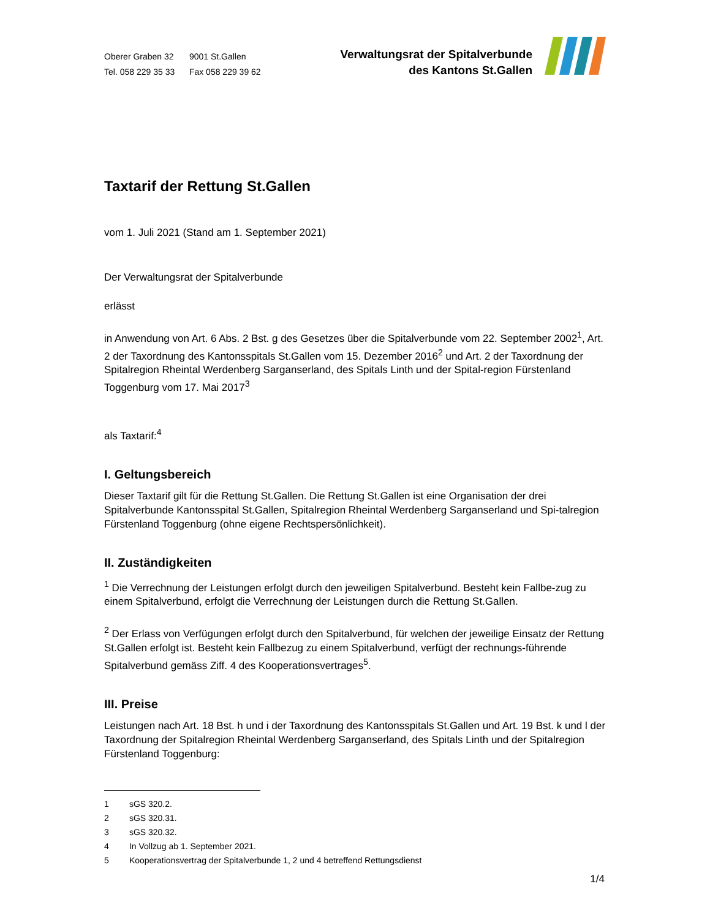Oberer Graben 32 9001 St.Gallen
Tel. 058 229 35 33 Fax 058 229 39 62
Verwaltungsrat der Spitalverbunde
des Kantons St.Gallen
Taxtarif der Rettung St.Gallen
vom 1. Juli 2021 (Stand am 1. September 2021)
Der Verwaltungsrat der Spitalverbunde
erlässt
in Anwendung von Art. 6 Abs. 2 Bst. g des Gesetzes über die Spitalverbunde vom 22. September 2002<sup>1</sup>, Art. 2 der Taxordnung des Kantonsspitals St.Gallen vom 15. Dezember 2016<sup>2</sup> und Art. 2 der Taxordnung der Spitalregion Rheintal Werdenberg Sarganserland, des Spitals Linth und der Spital-region Fürstenland Toggenburg vom 17. Mai 2017<sup>3</sup>
als Taxtarif:<sup>4</sup>
I. Geltungsbereich
Dieser Taxtarif gilt für die Rettung St.Gallen. Die Rettung St.Gallen ist eine Organisation der drei Spitalverbunde Kantonsspital St.Gallen, Spitalregion Rheintal Werdenberg Sarganserland und Spi-talregion Fürstenland Toggenburg (ohne eigene Rechtspersönlichkeit).
II. Zuständigkeiten
<sup>1</sup> Die Verrechnung der Leistungen erfolgt durch den jeweiligen Spitalverbund. Besteht kein Fallbe-zug zu einem Spitalverbund, erfolgt die Verrechnung der Leistungen durch die Rettung St.Gallen.
<sup>2</sup> Der Erlass von Verfügungen erfolgt durch den Spitalverbund, für welchen der jeweilige Einsatz der Rettung St.Gallen erfolgt ist. Besteht kein Fallbezug zu einem Spitalverbund, verfügt der rechnungs-führende Spitalverbund gemäss Ziff. 4 des Kooperationsvertrages<sup>5</sup>.
III. Preise
Leistungen nach Art. 18 Bst. h und i der Taxordnung des Kantonsspitals St.Gallen und Art. 19 Bst. k und l der Taxordnung der Spitalregion Rheintal Werdenberg Sarganserland, des Spitals Linth und der Spitalregion Fürstenland Toggenburg:
1 sGS 320.2.
2 sGS 320.31.
3 sGS 320.32.
4 In Vollzug ab 1. September 2021.
5 Kooperationsvertrag der Spitalverbunde 1, 2 und 4 betreffend Rettungsdienst
1/4